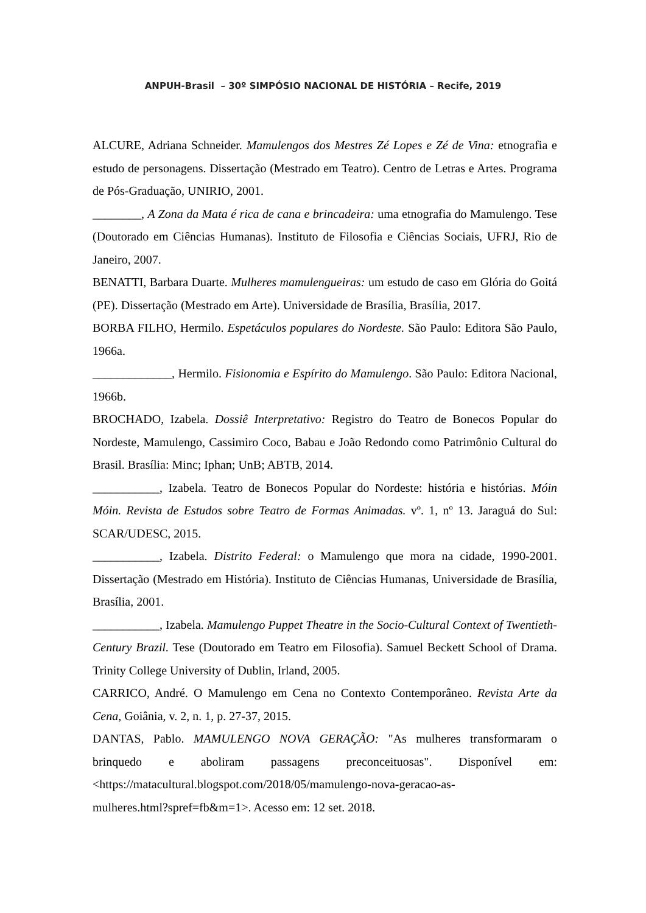ANPUH-Brasil – 30º SIMPÓSIO NACIONAL DE HISTÓRIA – Recife, 2019
ALCURE, Adriana Schneider. Mamulengos dos Mestres Zé Lopes e Zé de Vina: etnografia e estudo de personagens. Dissertação (Mestrado em Teatro). Centro de Letras e Artes. Programa de Pós-Graduação, UNIRIO, 2001.
________, A Zona da Mata é rica de cana e brincadeira: uma etnografia do Mamulengo. Tese (Doutorado em Ciências Humanas). Instituto de Filosofia e Ciências Sociais, UFRJ, Rio de Janeiro, 2007.
BENATTI, Barbara Duarte. Mulheres mamulengueiras: um estudo de caso em Glória do Goitá (PE). Dissertação (Mestrado em Arte). Universidade de Brasília, Brasília, 2017.
BORBA FILHO, Hermilo. Espetáculos populares do Nordeste. São Paulo: Editora São Paulo, 1966a.
_____________, Hermilo. Fisionomia e Espírito do Mamulengo. São Paulo: Editora Nacional, 1966b.
BROCHADO, Izabela. Dossiê Interpretativo: Registro do Teatro de Bonecos Popular do Nordeste, Mamulengo, Cassimiro Coco, Babau e João Redondo como Patrimônio Cultural do Brasil. Brasília: Minc; Iphan; UnB; ABTB, 2014.
___________, Izabela. Teatro de Bonecos Popular do Nordeste: história e histórias. Móin Móin. Revista de Estudos sobre Teatro de Formas Animadas. vº. 1, nº 13. Jaraguá do Sul: SCAR/UDESC, 2015.
___________, Izabela. Distrito Federal: o Mamulengo que mora na cidade, 1990-2001. Dissertação (Mestrado em História). Instituto de Ciências Humanas, Universidade de Brasília, Brasília, 2001.
___________, Izabela. Mamulengo Puppet Theatre in the Socio-Cultural Context of Twentieth-Century Brazil. Tese (Doutorado em Teatro em Filosofia). Samuel Beckett School of Drama. Trinity College University of Dublin, Irland, 2005.
CARRICO, André. O Mamulengo em Cena no Contexto Contemporâneo. Revista Arte da Cena, Goiânia, v. 2, n. 1, p. 27-37, 2015.
DANTAS, Pablo. MAMULENGO NOVA GERAÇÃO: "As mulheres transformaram o brinquedo e aboliram passagens preconceituosas". Disponível em: <https://matacultural.blogspot.com/2018/05/mamulengo-nova-geracao-as-
mulheres.html?spref=fb&m=1>. Acesso em: 12 set. 2018.